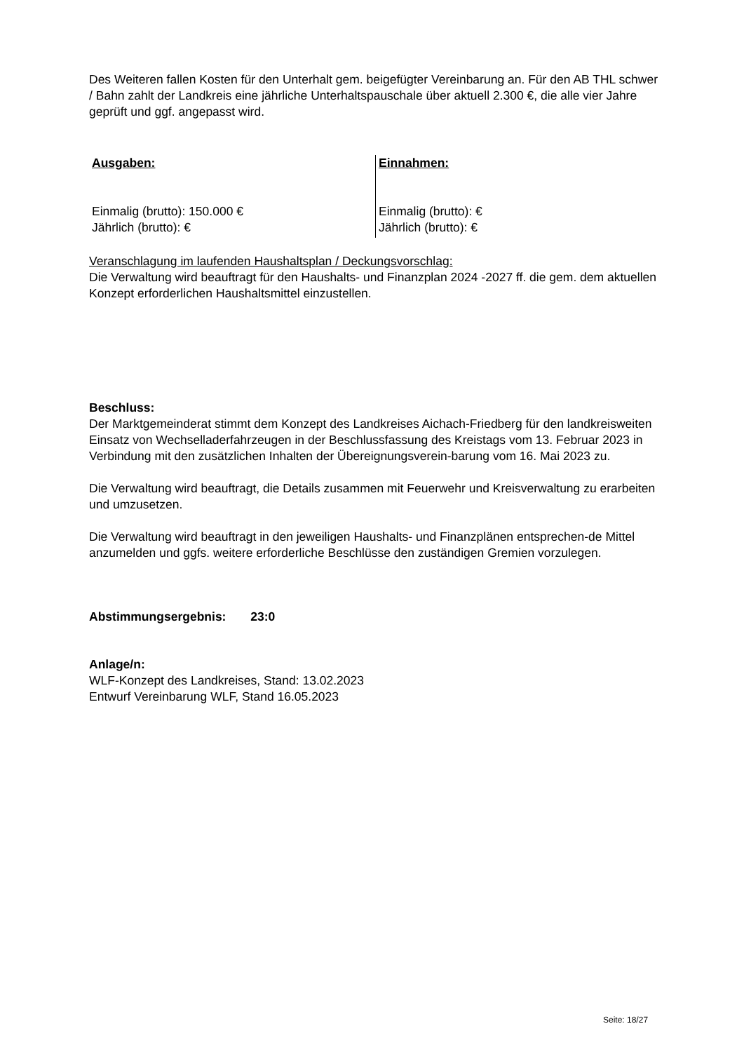Des Weiteren fallen Kosten für den Unterhalt gem. beigefügter Vereinbarung an. Für den AB THL schwer / Bahn zahlt der Landkreis eine jährliche Unterhaltspauschale über aktuell 2.300 €, die alle vier Jahre geprüft und ggf. angepasst wird.
| Ausgaben: Einmalig (brutto): 150.000 € Jährlich (brutto): € | Einnahmen: Einmalig (brutto): € Jährlich (brutto): € |
Veranschlagung im laufenden Haushaltsplan / Deckungsvorschlag:
Die Verwaltung wird beauftragt für den Haushalts- und Finanzplan 2024 -2027 ff. die gem. dem aktuellen Konzept erforderlichen Haushaltsmittel einzustellen.
Beschluss:
Der Marktgemeinderat stimmt dem Konzept des Landkreises Aichach-Friedberg für den landkreisweiten Einsatz von Wechselladerfahrzeugen in der Beschlussfassung des Kreistags vom 13. Februar 2023 in Verbindung mit den zusätzlichen Inhalten der Übereignungsverein-barung vom 16. Mai 2023 zu.
Die Verwaltung wird beauftragt, die Details zusammen mit Feuerwehr und Kreisverwaltung zu erarbeiten und umzusetzen.
Die Verwaltung wird beauftragt in den jeweiligen Haushalts- und Finanzplänen entsprechen-de Mittel anzumelden und ggfs. weitere erforderliche Beschlüsse den zuständigen Gremien vorzulegen.
Abstimmungsergebnis: 23:0
Anlage/n:
WLF-Konzept des Landkreises, Stand: 13.02.2023
Entwurf Vereinbarung WLF, Stand 16.05.2023
Seite: 18/27